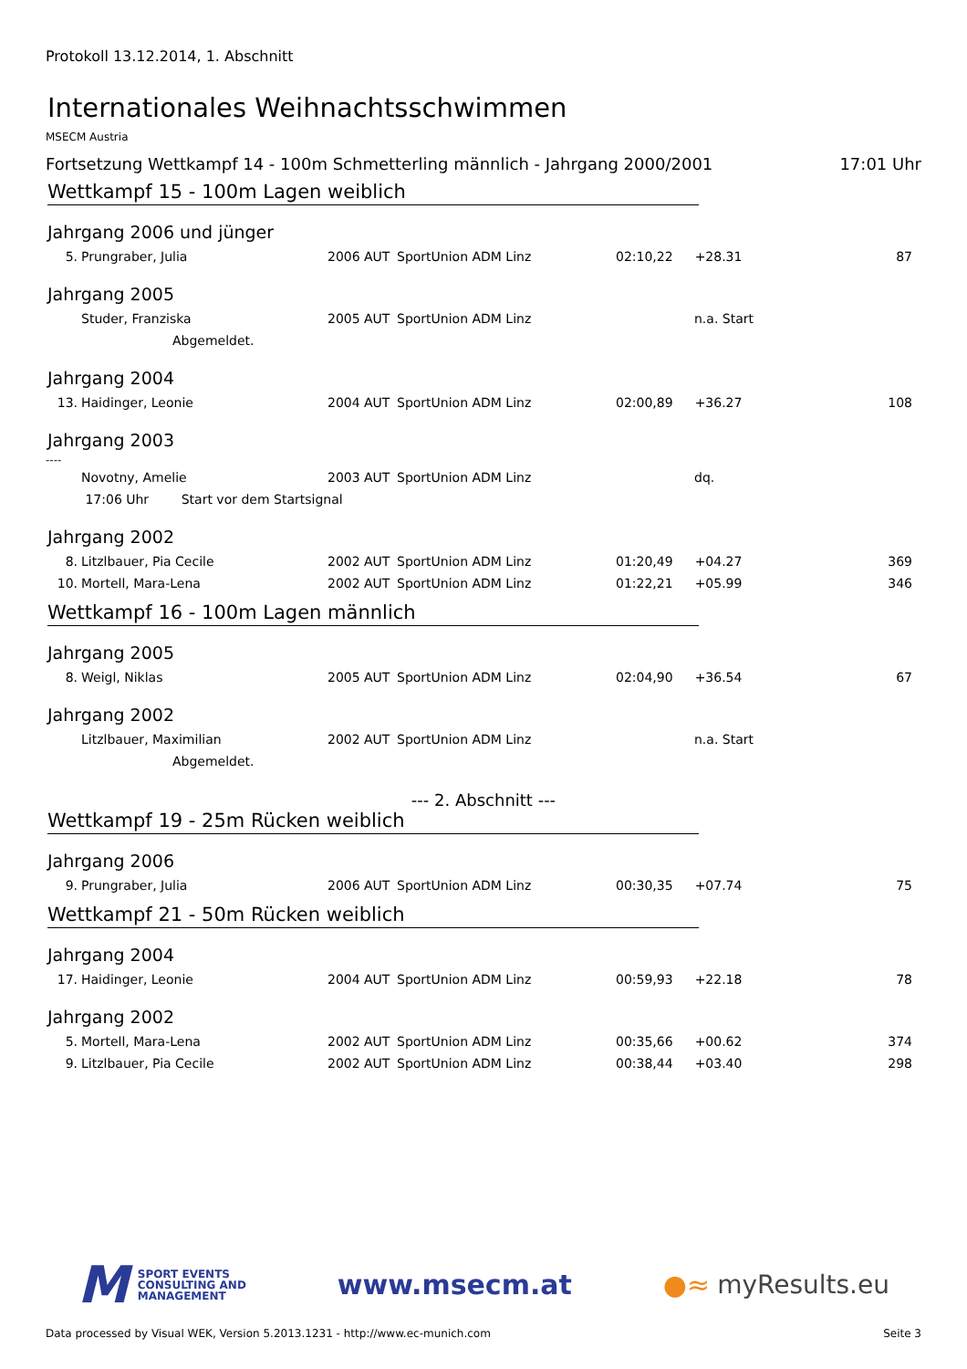Protokoll 13.12.2014, 1. Abschnitt
Internationales Weihnachtsschwimmen
MSECM Austria
Fortsetzung Wettkampf 14 - 100m Schmetterling männlich - Jahrgang 2000/2001 17:01 Uhr
Wettkampf 15 - 100m Lagen weiblich
Jahrgang 2006 und jünger
| 5. | Prungraber, Julia | 2006 | AUT | SportUnion ADM Linz | 02:10,22 | +28.31 | 87 |
Jahrgang 2005
| | Studer, Franziska | 2005 | AUT | SportUnion ADM Linz | | n.a. Start | |
| | Abgemeldet. | | | | | | |
Jahrgang 2004
| 13. | Haidinger, Leonie | 2004 | AUT | SportUnion ADM Linz | 02:00,89 | +36.27 | 108 |
Jahrgang 2003
----
| | Novotny, Amelie | 2003 | AUT | SportUnion ADM Linz | | dq. | |
| | 17:06 Uhr Start vor dem Startsignal | | | | | | |
Jahrgang 2002
| 8. | Litzlbauer, Pia Cecile | 2002 | AUT | SportUnion ADM Linz | 01:20,49 | +04.27 | 369 |
| 10. | Mortell, Mara-Lena | 2002 | AUT | SportUnion ADM Linz | 01:22,21 | +05.99 | 346 |
Wettkampf 16 - 100m Lagen männlich
Jahrgang 2005
| 8. | Weigl, Niklas | 2005 | AUT | SportUnion ADM Linz | 02:04,90 | +36.54 | 67 |
Jahrgang 2002
| | Litzlbauer, Maximilian | 2002 | AUT | SportUnion ADM Linz | | n.a. Start | |
| | Abgemeldet. | | | | | | |
--- 2. Abschnitt ---
Wettkampf 19 - 25m Rücken weiblich
Jahrgang 2006
| 9. | Prungraber, Julia | 2006 | AUT | SportUnion ADM Linz | 00:30,35 | +07.74 | 75 |
Wettkampf 21 - 50m Rücken weiblich
Jahrgang 2004
| 17. | Haidinger, Leonie | 2004 | AUT | SportUnion ADM Linz | 00:59,93 | +22.18 | 78 |
Jahrgang 2002
| 5. | Mortell, Mara-Lena | 2002 | AUT | SportUnion ADM Linz | 00:35,66 | +00.62 | 374 |
| 9. | Litzlbauer, Pia Cecile | 2002 | AUT | SportUnion ADM Linz | 00:38,44 | +03.40 | 298 |
M
SPORT EVENTS
CONSULTING AND
MANAGEMENT
www.msecm.at ●≈ myResults.eu
Data processed by Visual WEK, Version 5.2013.1231 - http://www.ec-munich.com Seite 3